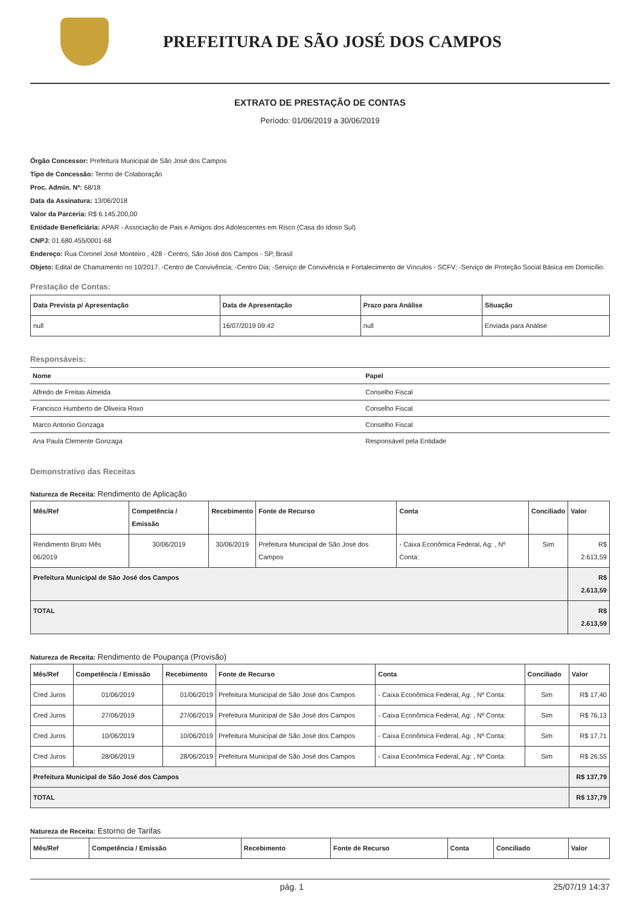PREFEITURA DE SÃO JOSÉ DOS CAMPOS
EXTRATO DE PRESTAÇÃO DE CONTAS
Período: 01/06/2019 a 30/06/2019
Órgão Concessor: Prefeitura Municipal de São José dos Campos
Tipo de Concessão: Termo de Colaboração
Proc. Admin. Nº: 68/18
Data da Assinatura: 13/06/2018
Valor da Parceria: R$ 6.145.200,00
Entidade Beneficiária: APAR - Associação de Pais e Amigos dos Adolescentes em Risco (Casa do Idoso Sul)
CNPJ: 01.680.455/0001-68
Endereço: Rua Coronel José Monteiro , 428 - Centro, São José dos Campos - SP, Brasil
Objeto: Edital de Chamamento no 10/2017. -Centro de Convivência; -Centro Dia; -Serviço de Convivência e Fortalecimento de Vínculos - SCFV; -Serviço de Proteção Social Básica em Domicílio.
Prestação de Contas:
| Data Prevista p/ Apresentação | Data de Apresentação | Prazo para Análise | Situação |
| --- | --- | --- | --- |
| null | 16/07/2019 09:42 | null | Enviada para Análise |
Responsáveis:
| Nome | Papel |
| --- | --- |
| Alfredo de Freitas Almeida | Conselho Fiscal |
| Francisco Humberto de Oliveira Roxo | Conselho Fiscal |
| Marco Antonio Gonzaga | Conselho Fiscal |
| Ana Paula Clemente Gonzaga | Responsável pela Entidade |
Demonstrativo das Receitas
Natureza de Receita: Rendimento de Aplicação
| Mês/Ref | Competência / Emissão | Recebimento | Fonte de Recurso | Conta | Conciliado | Valor |
| --- | --- | --- | --- | --- | --- | --- |
| Rendimento Bruto Mês 06/2019 | 30/06/2019 | 30/06/2019 | Prefeitura Municipal de São José dos Campos | - Caixa Econômica Federal, Ag: , Nº Conta: | Sim | R$ 2.613,59 |
| Prefeitura Municipal de São José dos Campos | | | | | | R$ 2.613,59 |
| TOTAL | | | | | | R$ 2.613,59 |
Natureza de Receita: Rendimento de Poupança (Provisão)
| Mês/Ref | Competência / Emissão | Recebimento | Fonte de Recurso | Conta | Conciliado | Valor |
| --- | --- | --- | --- | --- | --- | --- |
| Cred Juros | 01/06/2019 | 01/06/2019 | Prefeitura Municipal de São José dos Campos | - Caixa Econômica Federal, Ag: , Nº Conta: | Sim | R$ 17,40 |
| Cred Juros | 27/06/2019 | 27/06/2019 | Prefeitura Municipal de São José dos Campos | - Caixa Econômica Federal, Ag: , Nº Conta: | Sim | R$ 76,13 |
| Cred Juros | 10/06/2019 | 10/06/2019 | Prefeitura Municipal de São José dos Campos | - Caixa Econômica Federal, Ag: , Nº Conta: | Sim | R$ 17,71 |
| Cred Juros | 28/06/2019 | 28/06/2019 | Prefeitura Municipal de São José dos Campos | - Caixa Econômica Federal, Ag: , Nº Conta: | Sim | R$ 26,55 |
| Prefeitura Municipal de São José dos Campos | | | | | | R$ 137,79 |
| TOTAL | | | | | | R$ 137,79 |
Natureza de Receita: Estorno de Tarifas
| Mês/Ref | Competência / Emissão | Recebimento | Fonte de Recurso | Conta | Conciliado | Valor |
| --- | --- | --- | --- | --- | --- | --- |
pág. 1 25/07/19 14:37